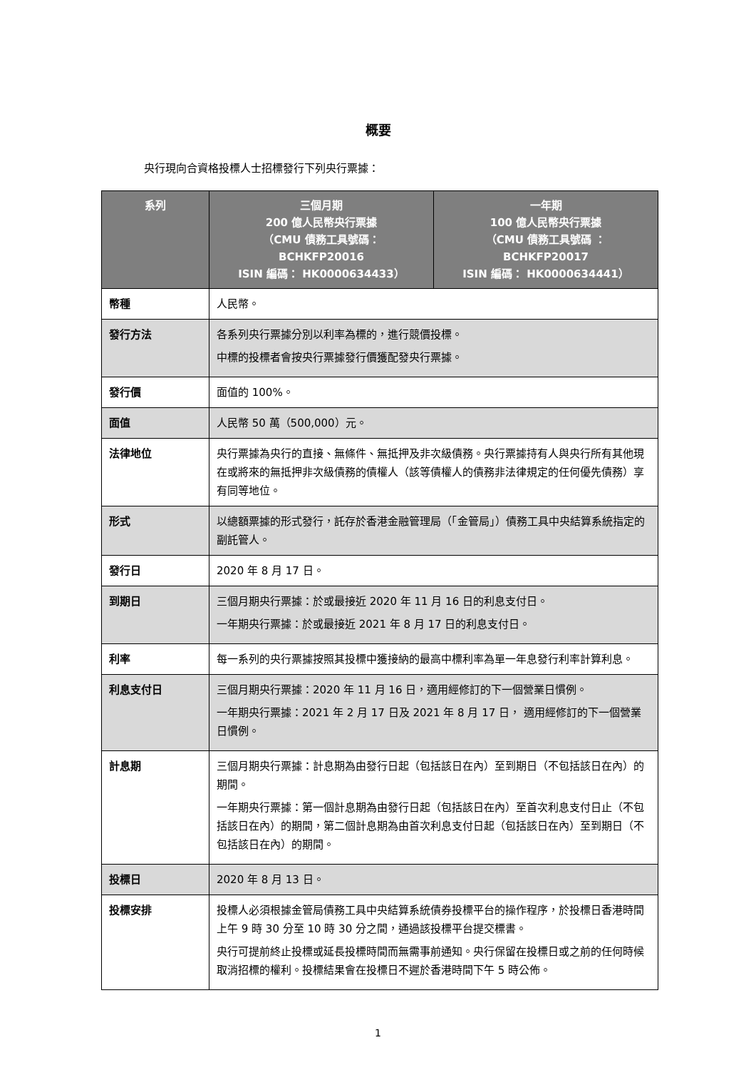概要
央行現向合資格投標人士招標發行下列央行票據：
| 系列 | 三個月期 200 億人民幣央行票據 （CMU 債務工具號碼： BCHKFP20016 ISIN 編碼： HK0000634433） | 一年期 100 億人民幣央行票據 （CMU 債務工具號碼 ： BCHKFP20017 ISIN 編碼： HK0000634441） |
| --- | --- | --- |
| 幣種 | 人民幣。 | |
| 發行方法 | 各系列央行票據分別以利率為標的，進行競價投標。 中標的投標者會按央行票據發行價獲配發央行票據。 | |
| 發行價 | 面值的 100%。 | |
| 面值 | 人民幣 50 萬（500,000）元。 | |
| 法律地位 | 央行票據為央行的直接、無條件、無抵押及非次級債務。央行票據持有人與央行所有其他現在或將來的無抵押非次級債務的債權人（該等債權人的債務非法律規定的任何優先債務）享有同等地位。 | |
| 形式 | 以總額票據的形式發行，託存於香港金融管理局（「金管局」）債務工具中央結算系統指定的副託管人。 | |
| 發行日 | 2020 年 8 月 17 日。 | |
| 到期日 | 三個月期央行票據：於或最接近 2020 年 11 月 16 日的利息支付日。 一年期央行票據：於或最接近 2021 年 8 月 17 日的利息支付日。 | |
| 利率 | 每一系列的央行票據按照其投標中獲接納的最高中標利率為單一年息發行利率計算利息。 | |
| 利息支付日 | 三個月期央行票據：2020 年 11 月 16 日，適用經修訂的下一個營業日慣例。 一年期央行票據：2021 年 2 月 17 日及 2021 年 8 月 17 日， 適用經修訂的下一個營業日慣例。 | |
| 計息期 | 三個月期央行票據：計息期為由發行日起（包括該日在內）至到期日（不包括該日在內）的期間。 一年期央行票據：第一個計息期為由發行日起（包括該日在內）至首次利息支付日止（不包括該日在內）的期間，第二個計息期為由首次利息支付日起（包括該日在內）至到期日（不包括該日在內）的期間。 | |
| 投標日 | 2020 年 8 月 13 日。 | |
| 投標安排 | 投標人必須根據金管局債務工具中央結算系統債券投標平台的操作程序，於投標日香港時間上午 9 時 30 分至 10 時 30 分之間，通過該投標平台提交標書。 央行可提前終止投標或延長投標時間而無需事前通知。央行保留在投標日或之前的任何時候取消招標的權利。投標結果會在投標日不遲於香港時間下午 5 時公佈。 | |
1